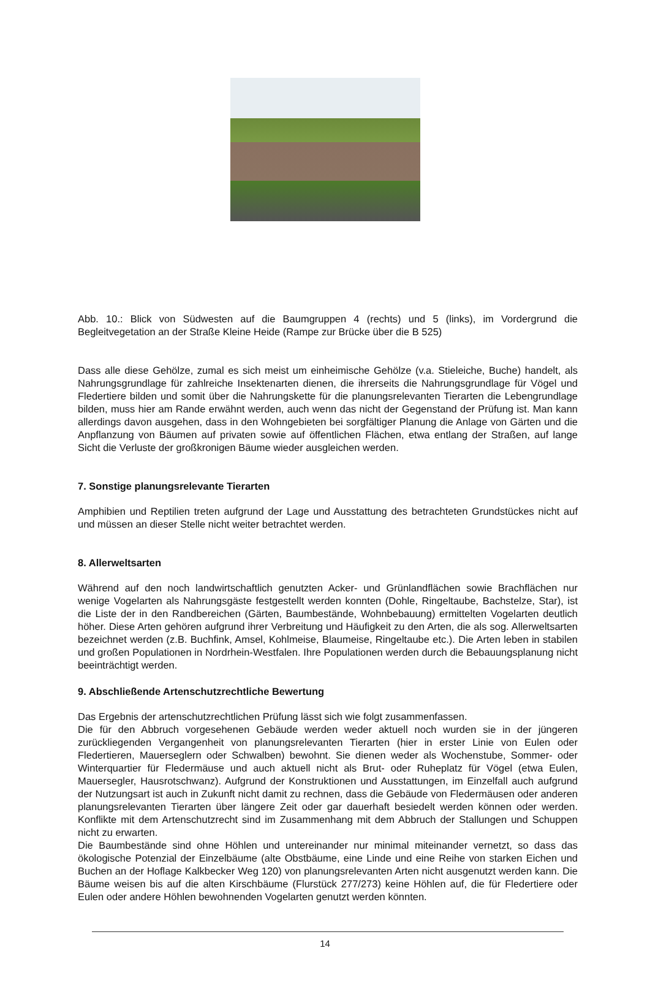Abb. 10.: Blick von Südwesten auf die Baumgruppen 4 (rechts) und 5 (links), im Vordergrund die Begleitvegetation an der Straße Kleine Heide (Rampe zur Brücke über die B 525)
Dass alle diese Gehölze, zumal es sich meist um einheimische Gehölze (v.a. Stieleiche, Buche) handelt, als Nahrungsgrundlage für zahlreiche Insektenarten dienen, die ihrerseits die Nahrungsgrundlage für Vögel und Fledertiere bilden und somit über die Nahrungskette für die planungsrelevanten Tierarten die Lebengrundlage bilden, muss hier am Rande erwähnt werden, auch wenn das nicht der Gegenstand der Prüfung ist. Man kann allerdings davon ausgehen, dass in den Wohngebieten bei sorgfältiger Planung die Anlage von Gärten und die Anpflanzung von Bäumen auf privaten sowie auf öffentlichen Flächen, etwa entlang der Straßen, auf lange Sicht die Verluste der großkronigen Bäume wieder ausgleichen werden.
7. Sonstige planungsrelevante Tierarten
Amphibien und Reptilien treten aufgrund der Lage und Ausstattung des betrachteten Grundstückes nicht auf und müssen an dieser Stelle nicht weiter betrachtet werden.
8. Allerweltsarten
Während auf den noch landwirtschaftlich genutzten Acker- und Grünlandflächen sowie Brachflächen nur wenige Vogelarten als Nahrungsgäste festgestellt werden konnten (Dohle, Ringeltaube, Bachstelze, Star), ist die Liste der in den Randbereichen (Gärten, Baumbestände, Wohnbebauung) ermittelten Vogelarten deutlich höher. Diese Arten gehören aufgrund ihrer Verbreitung und Häufigkeit zu den Arten, die als sog. Allerweltsarten bezeichnet werden (z.B. Buchfink, Amsel, Kohlmeise, Blaumeise, Ringeltaube etc.). Die Arten leben in stabilen und großen Populationen in Nordrhein-Westfalen. Ihre Populationen werden durch die Bebauungsplanung nicht beeinträchtigt werden.
9. Abschließende Artenschutzrechtliche Bewertung
Das Ergebnis der artenschutzrechtlichen Prüfung lässt sich wie folgt zusammenfassen.
Die für den Abbruch vorgesehenen Gebäude werden weder aktuell noch wurden sie in der jüngeren zurückliegenden Vergangenheit von planungsrelevanten Tierarten (hier in erster Linie von Eulen oder Fledertieren, Mauerseglern oder Schwalben) bewohnt. Sie dienen weder als Wochenstube, Sommer- oder Winterquartier für Fledermäuse und auch aktuell nicht als Brut- oder Ruheplatz für Vögel (etwa Eulen, Mauersegler, Hausrotschwanz). Aufgrund der Konstruktionen und Ausstattungen, im Einzelfall auch aufgrund der Nutzungsart ist auch in Zukunft nicht damit zu rechnen, dass die Gebäude von Fledermäusen oder anderen planungsrelevanten Tierarten über längere Zeit oder gar dauerhaft besiedelt werden können oder werden. Konflikte mit dem Artenschutzrecht sind im Zusammenhang mit dem Abbruch der Stallungen und Schuppen nicht zu erwarten.
Die Baumbestände sind ohne Höhlen und untereinander nur minimal miteinander vernetzt, so dass das ökologische Potenzial der Einzelbäume (alte Obstbäume, eine Linde und eine Reihe von starken Eichen und Buchen an der Hoflage Kalkbecker Weg 120) von planungsrelevanten Arten nicht ausgenutzt werden kann. Die Bäume weisen bis auf die alten Kirschbäume (Flurstück 277/273) keine Höhlen auf, die für Fledertiere oder Eulen oder andere Höhlen bewohnenden Vogelarten genutzt werden könnten.
14